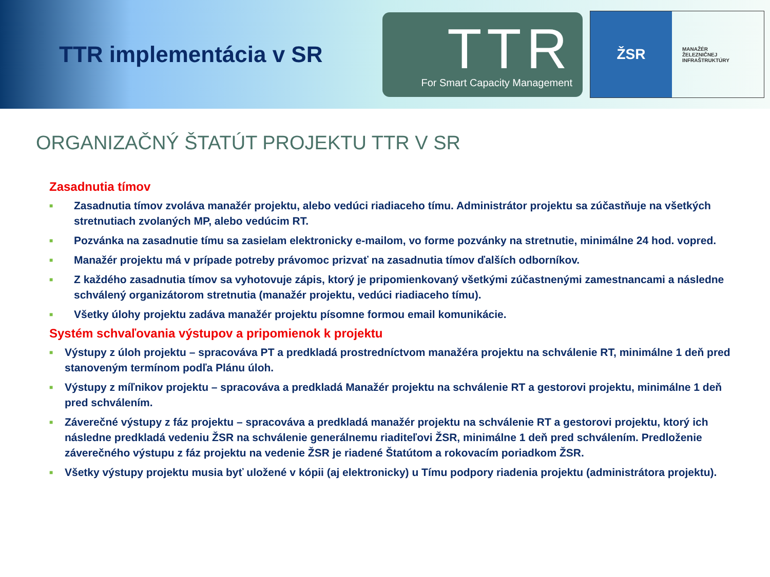TTR implementácia v SR
TTR
For Smart Capacity Management
ŽSR
MANAŽÉR
ŽELEZNIČNEJ
INFRAŠTRUKTÚRY
ORGANIZAČNÝ ŠTATÚT PROJEKTU TTR V SR
Zasadnutia tímov
■ Zasadnutia tímov zvoláva manažér projektu, alebo vedúci riadiaceho tímu. Administrátor projektu sa zúčastňuje na všetkých stretnutiach zvolaných MP, alebo vedúcim RT.
■ Pozvánka na zasadnutie tímu sa zasielam elektronicky e-mailom, vo forme pozvánky na stretnutie, minimálne 24 hod. vopred.
■ Manažér projektu má v prípade potreby právomoc prizvať na zasadnutia tímov ďalších odborníkov.
■ Z každého zasadnutia tímov sa vyhotovuje zápis, ktorý je pripomienkovaný všetkými zúčastnenými zamestnancami a následne schválený organizátorom stretnutia (manažér projektu, vedúci riadiaceho tímu).
■ Všetky úlohy projektu zadáva manažér projektu písomne formou email komunikácie.
Systém schvaľovania výstupov a pripomienok k projektu
■ Výstupy z úloh projektu – spracováva PT a predkladá prostredníctvom manažéra projektu na schválenie RT, minimálne 1 deň pred stanoveným termínom podľa Plánu úloh.
■ Výstupy z míľnikov projektu – spracováva a predkladá Manažér projektu na schválenie RT a gestorovi projektu, minimálne 1 deň pred schválením.
■ Záverečné výstupy z fáz projektu – spracováva a predkladá manažér projektu na schválenie RT a gestorovi projektu, ktorý ich následne predkladá vedeniu ŽSR na schválenie generálnemu riaditeľovi ŽSR, minimálne 1 deň pred schválením. Predloženie záverečného výstupu z fáz projektu na vedenie ŽSR je riadené Štatútom a rokovacím poriadkom ŽSR.
■ Všetky výstupy projektu musia byť uložené v kópii (aj elektronicky) u Tímu podpory riadenia projektu (administrátora projektu).